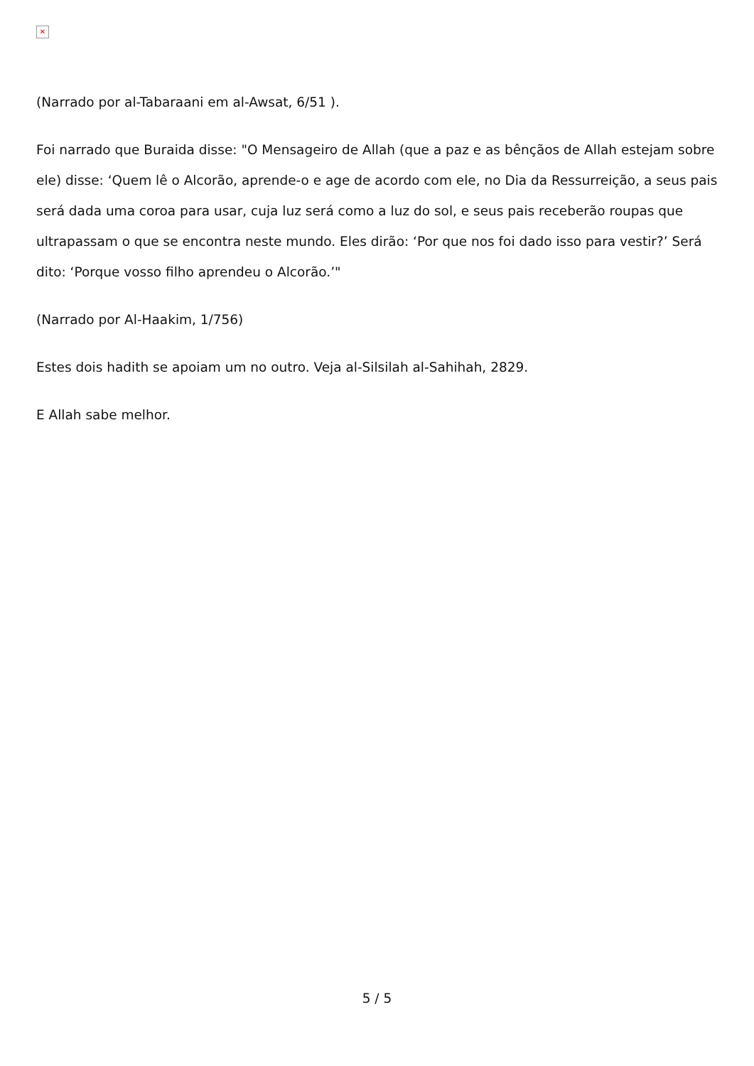✕
(Narrado por al-Tabaraani em al-Awsat, 6/51 ).
Foi narrado que Buraida disse: "O Mensageiro de Allah (que a paz e as bênçãos de Allah estejam sobre ele) disse: ‘Quem lê o Alcorão, aprende-o e age de acordo com ele, no Dia da Ressurreição, a seus pais será dada uma coroa para usar, cuja luz será como a luz do sol, e seus pais receberão roupas que ultrapassam o que se encontra neste mundo. Eles dirão: ‘Por que nos foi dado isso para vestir?’ Será dito: ‘Porque vosso filho aprendeu o Alcorão.’"
(Narrado por Al-Haakim, 1/756)
Estes dois hadith se apoiam um no outro. Veja al-Silsilah al-Sahihah, 2829.
E Allah sabe melhor.
5 / 5